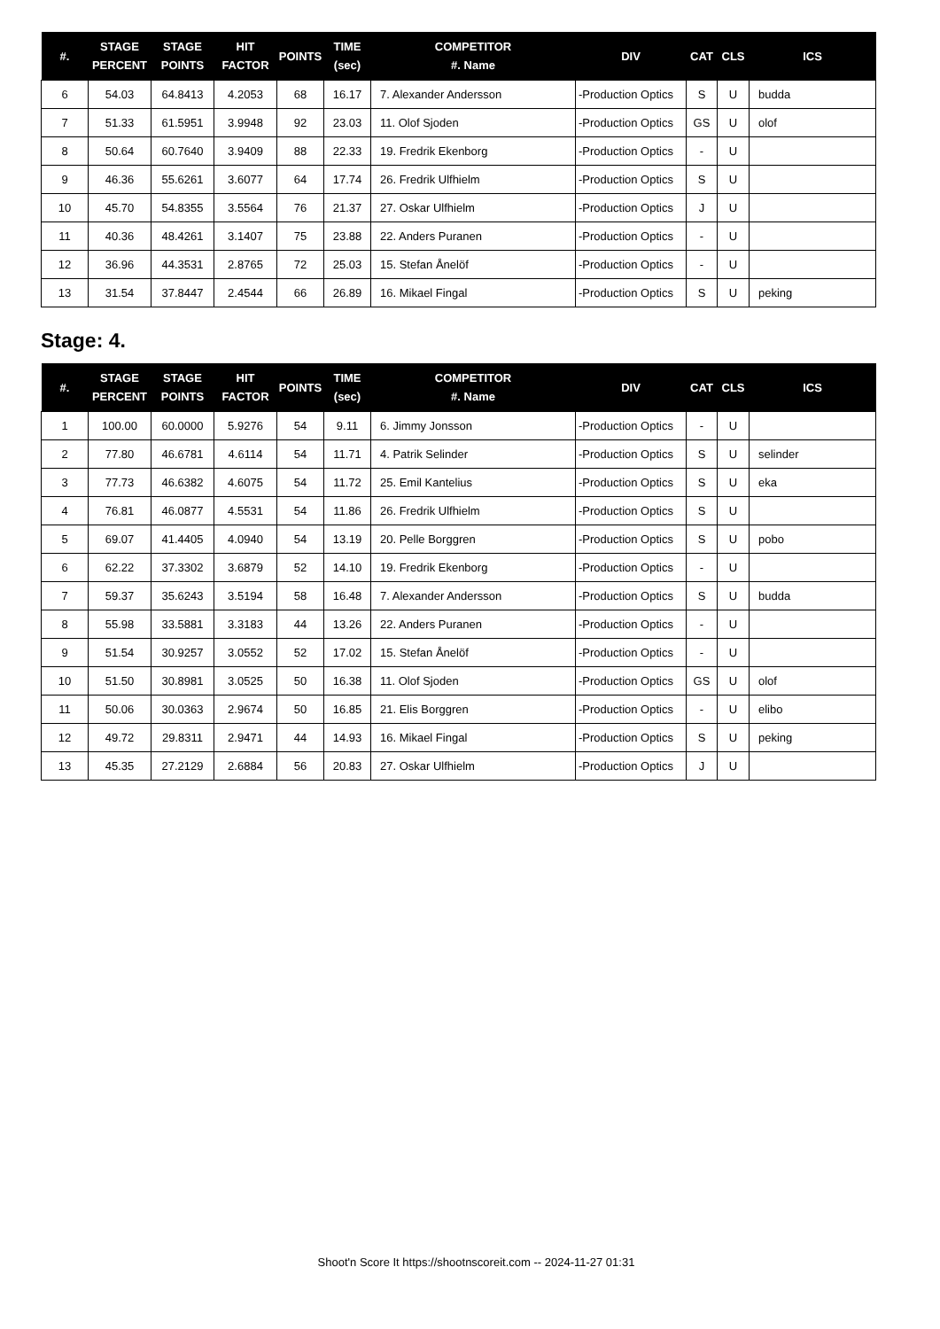| #. | STAGE PERCENT | STAGE POINTS | HIT FACTOR | POINTS | TIME (sec) | COMPETITOR #. Name | DIV | CAT | CLS | ICS |
| --- | --- | --- | --- | --- | --- | --- | --- | --- | --- | --- |
| 6 | 54.03 | 64.8413 | 4.2053 | 68 | 16.17 | 7. Alexander Andersson | -Production Optics | S | U | budda |
| 7 | 51.33 | 61.5951 | 3.9948 | 92 | 23.03 | 11. Olof Sjoden | -Production Optics | GS | U | olof |
| 8 | 50.64 | 60.7640 | 3.9409 | 88 | 22.33 | 19. Fredrik Ekenborg | -Production Optics | - | U | |
| 9 | 46.36 | 55.6261 | 3.6077 | 64 | 17.74 | 26. Fredrik Ulfhielm | -Production Optics | S | U | |
| 10 | 45.70 | 54.8355 | 3.5564 | 76 | 21.37 | 27. Oskar Ulfhielm | -Production Optics | J | U | |
| 11 | 40.36 | 48.4261 | 3.1407 | 75 | 23.88 | 22. Anders Puranen | -Production Optics | - | U | |
| 12 | 36.96 | 44.3531 | 2.8765 | 72 | 25.03 | 15. Stefan Ånelöf | -Production Optics | - | U | |
| 13 | 31.54 | 37.8447 | 2.4544 | 66 | 26.89 | 16. Mikael Fingal | -Production Optics | S | U | peking |
Stage: 4.
| #. | STAGE PERCENT | STAGE POINTS | HIT FACTOR | POINTS | TIME (sec) | COMPETITOR #. Name | DIV | CAT | CLS | ICS |
| --- | --- | --- | --- | --- | --- | --- | --- | --- | --- | --- |
| 1 | 100.00 | 60.0000 | 5.9276 | 54 | 9.11 | 6. Jimmy Jonsson | -Production Optics | - | U | |
| 2 | 77.80 | 46.6781 | 4.6114 | 54 | 11.71 | 4. Patrik Selinder | -Production Optics | S | U | selinder |
| 3 | 77.73 | 46.6382 | 4.6075 | 54 | 11.72 | 25. Emil Kantelius | -Production Optics | S | U | eka |
| 4 | 76.81 | 46.0877 | 4.5531 | 54 | 11.86 | 26. Fredrik Ulfhielm | -Production Optics | S | U | |
| 5 | 69.07 | 41.4405 | 4.0940 | 54 | 13.19 | 20. Pelle Borggren | -Production Optics | S | U | pobo |
| 6 | 62.22 | 37.3302 | 3.6879 | 52 | 14.10 | 19. Fredrik Ekenborg | -Production Optics | - | U | |
| 7 | 59.37 | 35.6243 | 3.5194 | 58 | 16.48 | 7. Alexander Andersson | -Production Optics | S | U | budda |
| 8 | 55.98 | 33.5881 | 3.3183 | 44 | 13.26 | 22. Anders Puranen | -Production Optics | - | U | |
| 9 | 51.54 | 30.9257 | 3.0552 | 52 | 17.02 | 15. Stefan Ånelöf | -Production Optics | - | U | |
| 10 | 51.50 | 30.8981 | 3.0525 | 50 | 16.38 | 11. Olof Sjoden | -Production Optics | GS | U | olof |
| 11 | 50.06 | 30.0363 | 2.9674 | 50 | 16.85 | 21. Elis Borggren | -Production Optics | - | U | elibo |
| 12 | 49.72 | 29.8311 | 2.9471 | 44 | 14.93 | 16. Mikael Fingal | -Production Optics | S | U | peking |
| 13 | 45.35 | 27.2129 | 2.6884 | 56 | 20.83 | 27. Oskar Ulfhielm | -Production Optics | J | U | |
Shoot'n Score It https://shootnscoreit.com -- 2024-11-27 01:31